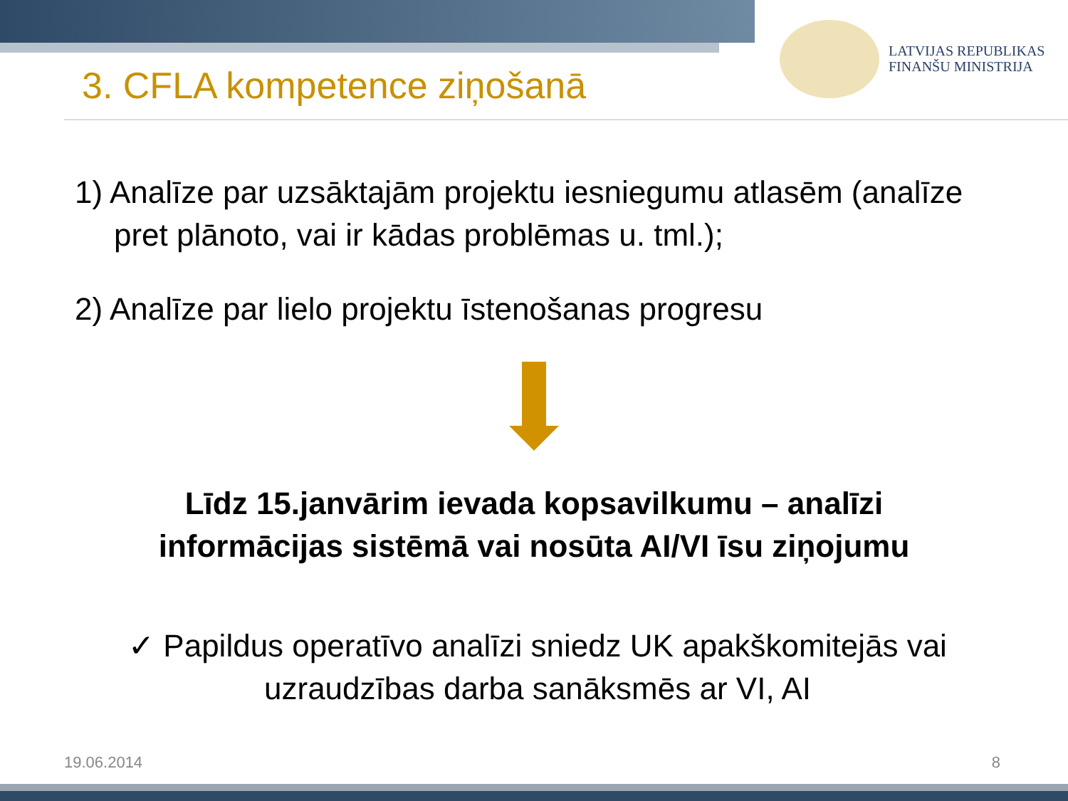3. CFLA kompetence ziņošanā
LATVIJAS REPUBLIKAS
FINANŠU MINISTRIJA
1) Analīze par uzsāktajām projektu iesniegumu atlasēm (analīze pret plānoto, vai ir kādas problēmas u. tml.);
2) Analīze par lielo projektu īstenošanas progresu
Līdz 15.janvārim ievada kopsavilkumu – analīzi
informācijas sistēmā vai nosūta AI/VI īsu ziņojumu
✓ Papildus operatīvo analīzi sniedz UK apakškomitejās vai uzraudzības darba sanāksmēs ar VI, AI
19.06.2014 8